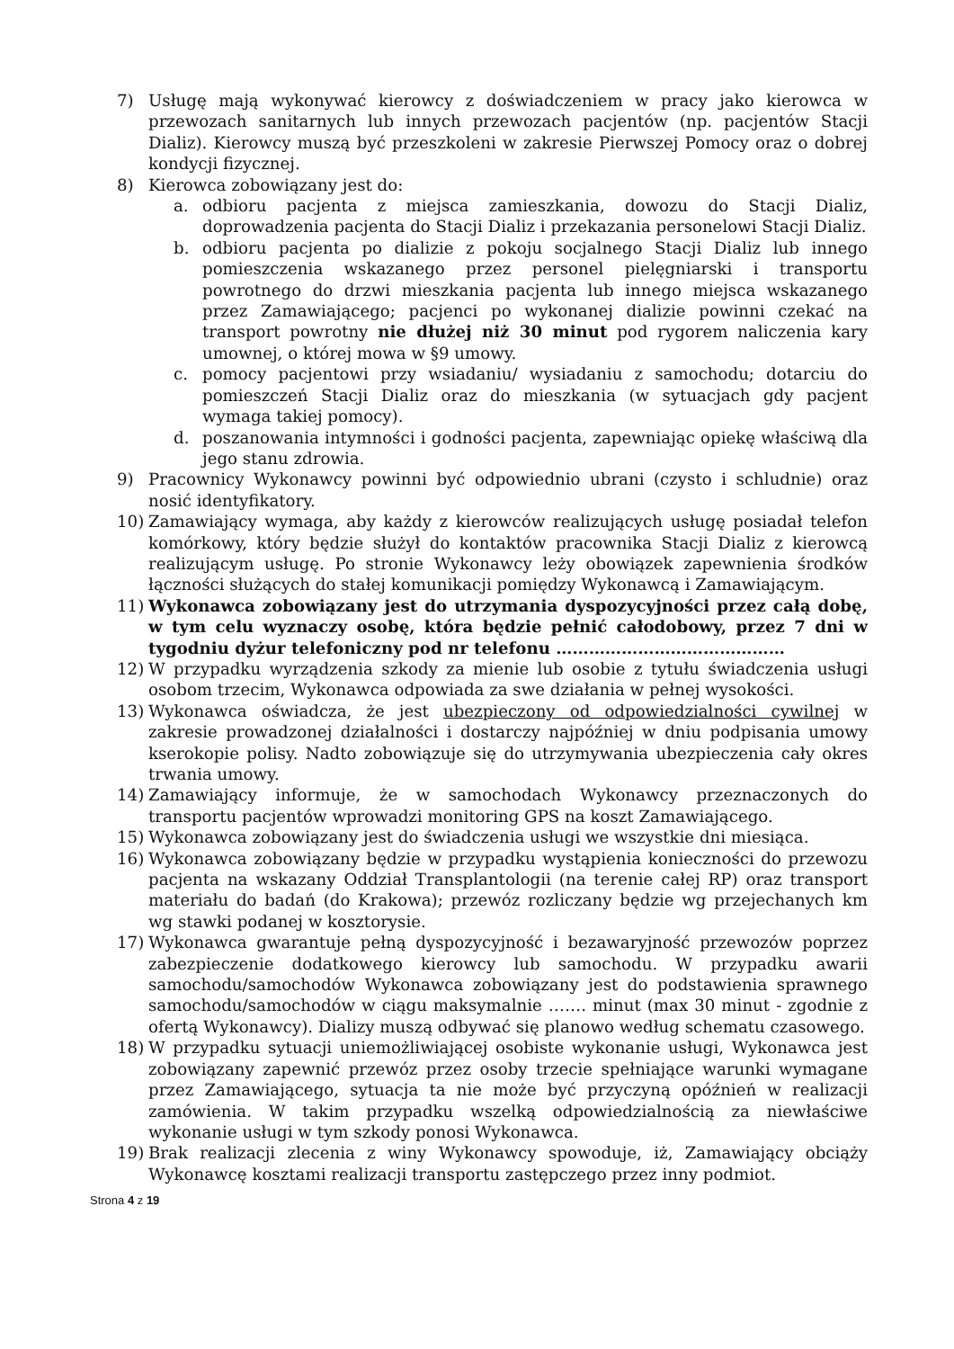7) Usługę mają wykonywać kierowcy z doświadczeniem w pracy jako kierowca w przewozach sanitarnych lub innych przewozach pacjentów (np. pacjentów Stacji Dializ). Kierowcy muszą być przeszkoleni w zakresie Pierwszej Pomocy oraz o dobrej kondycji fizycznej.
8) Kierowca zobowiązany jest do:
a. odbioru pacjenta z miejsca zamieszkania, dowozu do Stacji Dializ, doprowadzenia pacjenta do Stacji Dializ i przekazania personelowi Stacji Dializ.
b. odbioru pacjenta po dializie z pokoju socjalnego Stacji Dializ lub innego pomieszczenia wskazanego przez personel pielęgniarski i transportu powrotnego do drzwi mieszkania pacjenta lub innego miejsca wskazanego przez Zamawiającego; pacjenci po wykonanej dializie powinni czekać na transport powrotny nie dłużej niż 30 minut pod rygorem naliczenia kary umownej, o której mowa w §9 umowy.
c. pomocy pacjentowi przy wsiadaniu/ wysiadaniu z samochodu; dotarciu do pomieszczeń Stacji Dializ oraz do mieszkania (w sytuacjach gdy pacjent wymaga takiej pomocy).
d. poszanowania intymności i godności pacjenta, zapewniając opiekę właściwą dla jego stanu zdrowia.
9) Pracownicy Wykonawcy powinni być odpowiednio ubrani (czysto i schludnie) oraz nosić identyfikatory.
10) Zamawiający wymaga, aby każdy z kierowców realizujących usługę posiadał telefon komórkowy, który będzie służył do kontaktów pracownika Stacji Dializ z kierowcą realizującym usługę. Po stronie Wykonawcy leży obowiązek zapewnienia środków łączności służących do stałej komunikacji pomiędzy Wykonawcą i Zamawiającym.
11) Wykonawca zobowiązany jest do utrzymania dyspozycyjności przez całą dobę, w tym celu wyznaczy osobę, która będzie pełnić całodobowy, przez 7 dni w tygodniu dyżur telefoniczny pod nr telefonu ……………………………………
12) W przypadku wyrządzenia szkody za mienie lub osobie z tytułu świadczenia usługi osobom trzecim, Wykonawca odpowiada za swe działania w pełnej wysokości.
13) Wykonawca oświadcza, że jest ubezpieczony od odpowiedzialności cywilnej w zakresie prowadzonej działalności i dostarczy najpóźniej w dniu podpisania umowy kserokopie polisy. Nadto zobowiązuje się do utrzymywania ubezpieczenia cały okres trwania umowy.
14) Zamawiający informuje, że w samochodach Wykonawcy przeznaczonych do transportu pacjentów wprowadzi monitoring GPS na koszt Zamawiającego.
15) Wykonawca zobowiązany jest do świadczenia usługi we wszystkie dni miesiąca.
16) Wykonawca zobowiązany będzie w przypadku wystąpienia konieczności do przewozu pacjenta na wskazany Oddział Transplantologii (na terenie całej RP) oraz transport materiału do badań (do Krakowa); przewóz rozliczany będzie wg przejechanych km wg stawki podanej w kosztorysie.
17) Wykonawca gwarantuje pełną dyspozycyjność i bezawaryjność przewozów poprzez zabezpieczenie dodatkowego kierowcy lub samochodu. W przypadku awarii samochodu/samochodów Wykonawca zobowiązany jest do podstawienia sprawnego samochodu/samochodów w ciągu maksymalnie ……. minut (max 30 minut - zgodnie z ofertą Wykonawcy). Dializy muszą odbywać się planowo według schematu czasowego.
18) W przypadku sytuacji uniemożliwiającej osobiste wykonanie usługi, Wykonawca jest zobowiązany zapewnić przewóz przez osoby trzecie spełniające warunki wymagane przez Zamawiającego, sytuacja ta nie może być przyczyną opóźnień w realizacji zamówienia. W takim przypadku wszelką odpowiedzialnością za niewłaściwe wykonanie usługi w tym szkody ponosi Wykonawca.
19) Brak realizacji zlecenia z winy Wykonawcy spowoduje, iż, Zamawiający obciąży Wykonawcę kosztami realizacji transportu zastępczego przez inny podmiot.
Strona 4 z 19